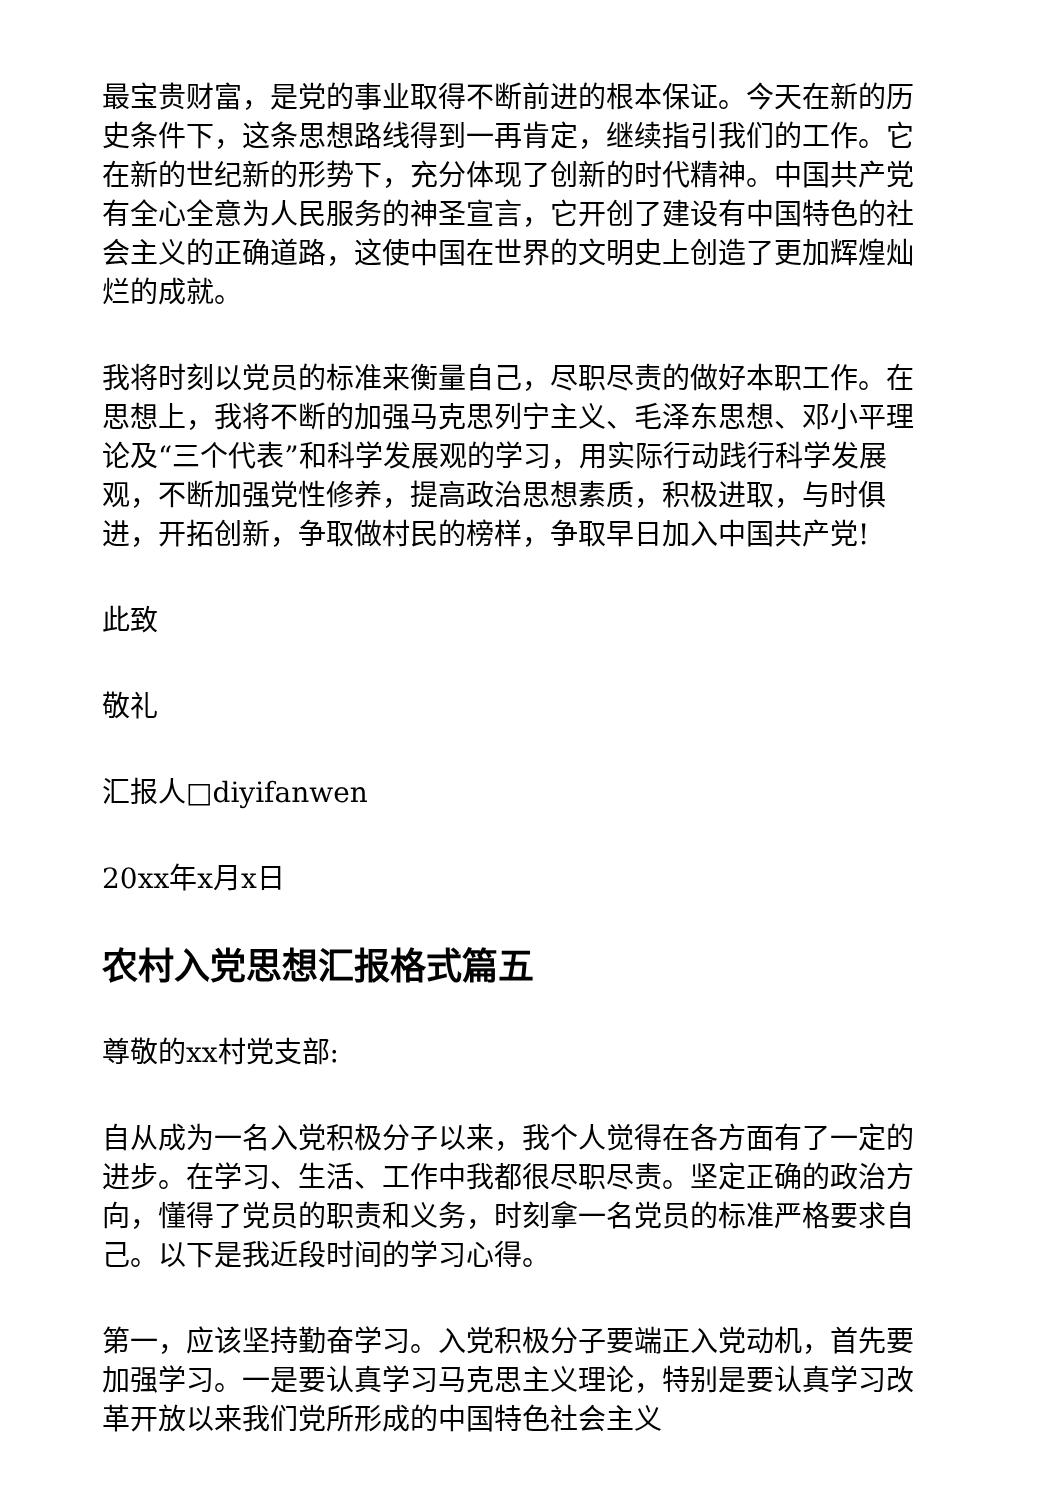最宝贵财富，是党的事业取得不断前进的根本保证。今天在新的历史条件下，这条思想路线得到一再肯定，继续指引我们的工作。它在新的世纪新的形势下，充分体现了创新的时代精神。中国共产党有全心全意为人民服务的神圣宣言，它开创了建设有中国特色的社会主义的正确道路，这使中国在世界的文明史上创造了更加辉煌灿烂的成就。
我将时刻以党员的标准来衡量自己，尽职尽责的做好本职工作。在思想上，我将不断的加强马克思列宁主义、毛泽东思想、邓小平理论及“三个代表”和科学发展观的学习，用实际行动践行科学发展观，不断加强党性修养，提高政治思想素质，积极进取，与时俱进，开拓创新，争取做村民的榜样，争取早日加入中国共产党!
此致
敬礼
汇报人□diyifanwen
20xx年x月x日
农村入党思想汇报格式篇五
尊敬的xx村党支部:
自从成为一名入党积极分子以来，我个人觉得在各方面有了一定的进步。在学习、生活、工作中我都很尽职尽责。坚定正确的政治方向，懂得了党员的职责和义务，时刻拿一名党员的标准严格要求自己。以下是我近段时间的学习心得。
第一，应该坚持勤奋学习。入党积极分子要端正入党动机，首先要加强学习。一是要认真学习马克思主义理论，特别是要认真学习改革开放以来我们党所形成的中国特色社会主义